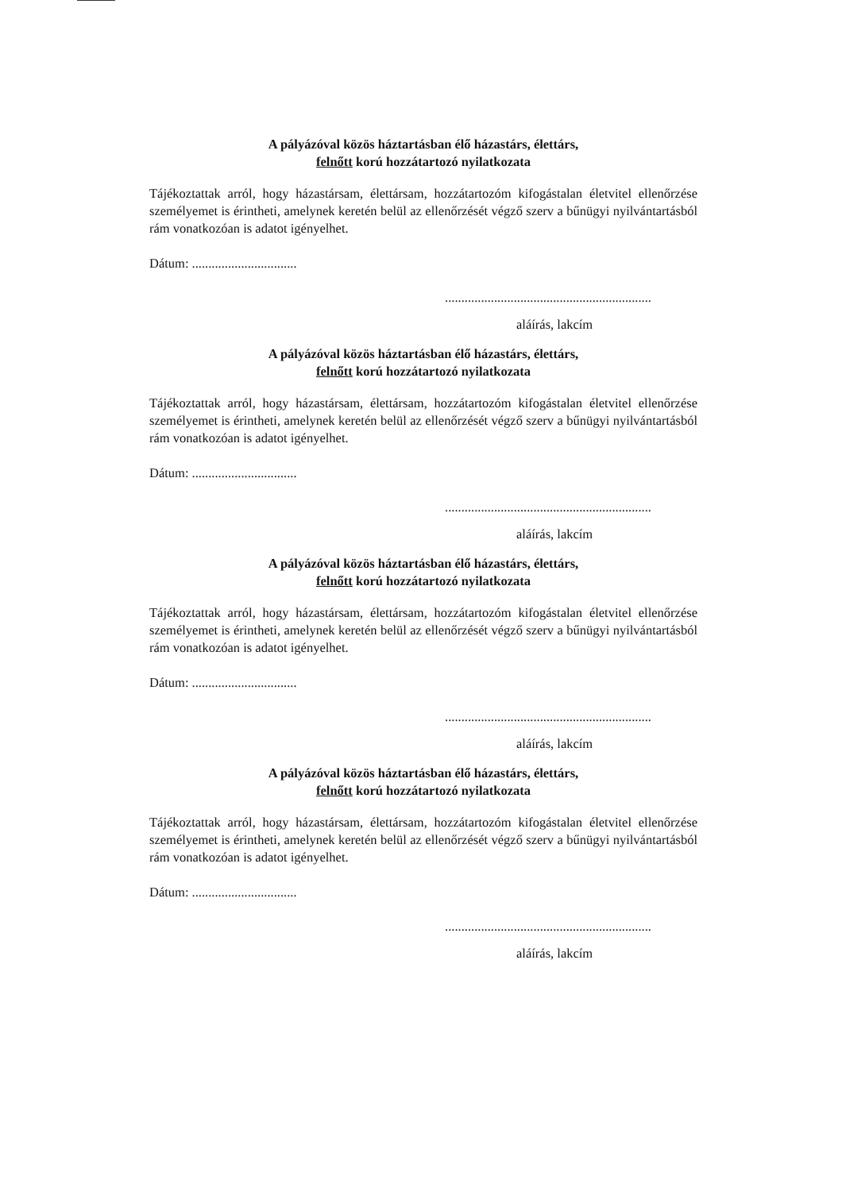A pályázóval közös háztartásban élő házastárs, élettárs,
felnőtt korú hozzátartozó nyilatkozata
Tájékoztattak arról, hogy házastársam, élettársam, hozzátartozóm kifogástalan életvitel ellenőrzése személyemet is érintheti, amelynek keretén belül az ellenőrzését végző szerv a bűnügyi nyilvántartásból rám vonatkozóan is adatot igényelhet.
Dátum: ................................
...............................................................
aláírás, lakcím
A pályázóval közös háztartásban élő házastárs, élettárs,
felnőtt korú hozzátartozó nyilatkozata
Tájékoztattak arról, hogy házastársam, élettársam, hozzátartozóm kifogástalan életvitel ellenőrzése személyemet is érintheti, amelynek keretén belül az ellenőrzését végző szerv a bűnügyi nyilvántartásból rám vonatkozóan is adatot igényelhet.
Dátum: ................................
...............................................................
aláírás, lakcím
A pályázóval közös háztartásban élő házastárs, élettárs,
felnőtt korú hozzátartozó nyilatkozata
Tájékoztattak arról, hogy házastársam, élettársam, hozzátartozóm kifogástalan életvitel ellenőrzése személyemet is érintheti, amelynek keretén belül az ellenőrzését végző szerv a bűnügyi nyilvántartásból rám vonatkozóan is adatot igényelhet.
Dátum: ................................
...............................................................
aláírás, lakcím
A pályázóval közös háztartásban élő házastárs, élettárs,
felnőtt korú hozzátartozó nyilatkozata
Tájékoztattak arról, hogy házastársam, élettársam, hozzátartozóm kifogástalan életvitel ellenőrzése személyemet is érintheti, amelynek keretén belül az ellenőrzését végző szerv a bűnügyi nyilvántartásból rám vonatkozóan is adatot igényelhet.
Dátum: ................................
...............................................................
aláírás, lakcím